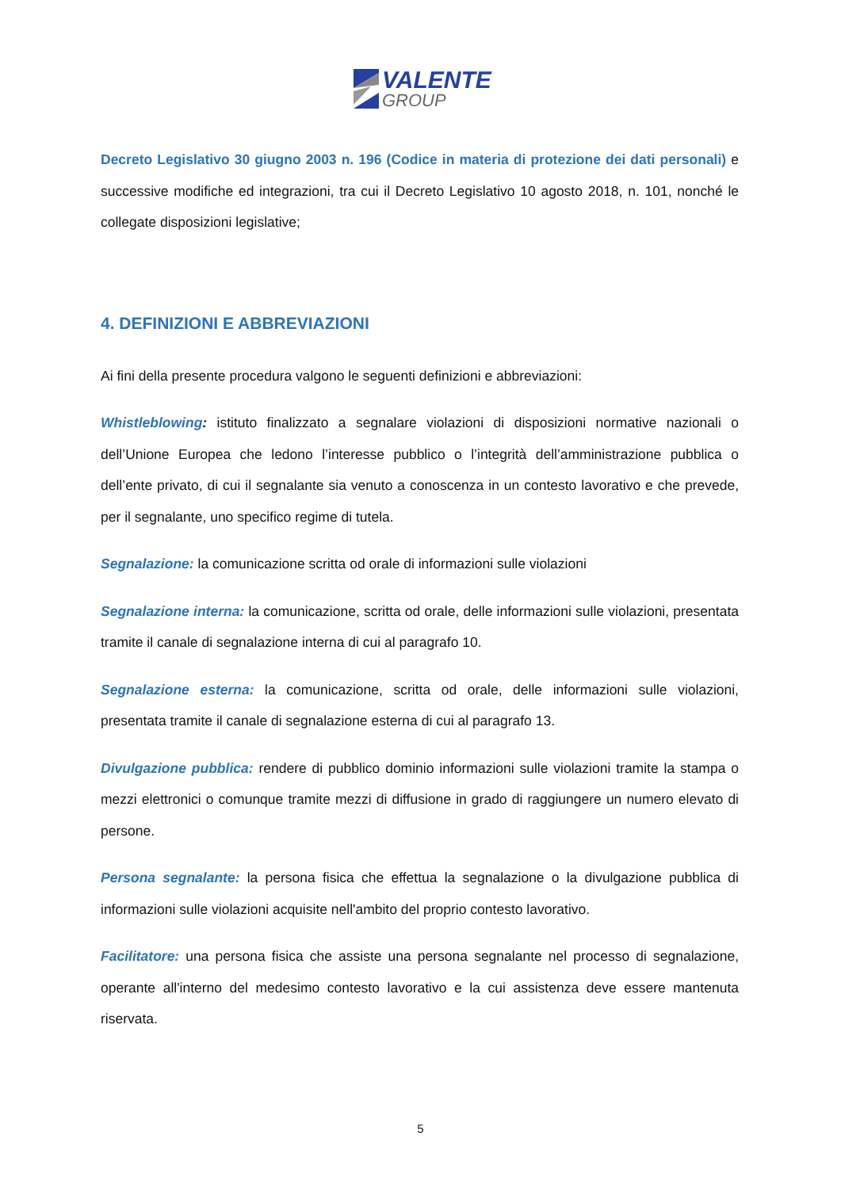VALENTE
GROUP
Decreto Legislativo 30 giugno 2003 n. 196 (Codice in materia di protezione dei dati personali) e successive modifiche ed integrazioni, tra cui il Decreto Legislativo 10 agosto 2018, n. 101, nonché le collegate disposizioni legislative;
4. DEFINIZIONI E ABBREVIAZIONI
Ai fini della presente procedura valgono le seguenti definizioni e abbreviazioni:
Whistleblowing: istituto finalizzato a segnalare violazioni di disposizioni normative nazionali o dell’Unione Europea che ledono l’interesse pubblico o l’integrità dell’amministrazione pubblica o dell’ente privato, di cui il segnalante sia venuto a conoscenza in un contesto lavorativo e che prevede, per il segnalante, uno specifico regime di tutela.
Segnalazione: la comunicazione scritta od orale di informazioni sulle violazioni
Segnalazione interna: la comunicazione, scritta od orale, delle informazioni sulle violazioni, presentata tramite il canale di segnalazione interna di cui al paragrafo 10.
Segnalazione esterna: la comunicazione, scritta od orale, delle informazioni sulle violazioni, presentata tramite il canale di segnalazione esterna di cui al paragrafo 13.
Divulgazione pubblica: rendere di pubblico dominio informazioni sulle violazioni tramite la stampa o mezzi elettronici o comunque tramite mezzi di diffusione in grado di raggiungere un numero elevato di persone.
Persona segnalante: la persona fisica che effettua la segnalazione o la divulgazione pubblica di informazioni sulle violazioni acquisite nell'ambito del proprio contesto lavorativo.
Facilitatore: una persona fisica che assiste una persona segnalante nel processo di segnalazione, operante all'interno del medesimo contesto lavorativo e la cui assistenza deve essere mantenuta riservata.
5